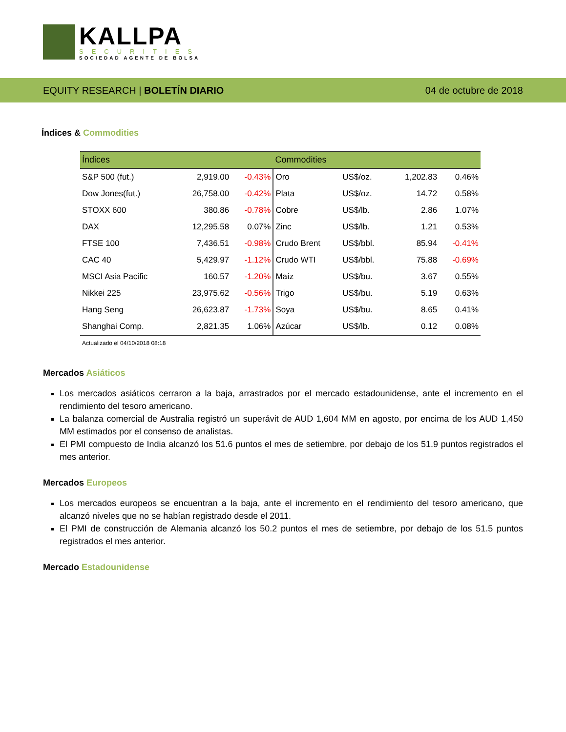KALLPA
SECURITIES
SOCIEDAD AGENTE DE BOLSA
EQUITY RESEARCH | BOLETÍN DIARIO
04 de octubre de 2018
Índices & Commodities
| Índices | | | Commodities | | | |
| --- | --- | --- | --- | --- | --- | --- |
| S&P 500 (fut.) | 2,919.00 | -0.43% | Oro | US$/oz. | 1,202.83 | 0.46% |
| Dow Jones(fut.) | 26,758.00 | -0.42% | Plata | US$/oz. | 14.72 | 0.58% |
| STOXX 600 | 380.86 | -0.78% | Cobre | US$/lb. | 2.86 | 1.07% |
| DAX | 12,295.58 | 0.07% | Zinc | US$/lb. | 1.21 | 0.53% |
| FTSE 100 | 7,436.51 | -0.98% | Crudo Brent | US$/bbl. | 85.94 | -0.41% |
| CAC 40 | 5,429.97 | -1.12% | Crudo WTI | US$/bbl. | 75.88 | -0.69% |
| MSCI Asia Pacific | 160.57 | -1.20% | Maíz | US$/bu. | 3.67 | 0.55% |
| Nikkei 225 | 23,975.62 | -0.56% | Trigo | US$/bu. | 5.19 | 0.63% |
| Hang Seng | 26,623.87 | -1.73% | Soya | US$/bu. | 8.65 | 0.41% |
| Shanghai Comp. | 2,821.35 | 1.06% | Azúcar | US$/lb. | 0.12 | 0.08% |
Actualizado el 04/10/2018 08:18
Mercados Asiáticos
Los mercados asiáticos cerraron a la baja, arrastrados por el mercado estadounidense, ante el incremento en el rendimiento del tesoro americano.
La balanza comercial de Australia registró un superávit de AUD 1,604 MM en agosto, por encima de los AUD 1,450 MM estimados por el consenso de analistas.
El PMI compuesto de India alcanzó los 51.6 puntos el mes de setiembre, por debajo de los 51.9 puntos registrados el mes anterior.
Mercados Europeos
Los mercados europeos se encuentran a la baja, ante el incremento en el rendimiento del tesoro americano, que alcanzó niveles que no se habían registrado desde el 2011.
El PMI de construcción de Alemania alcanzó los 50.2 puntos el mes de setiembre, por debajo de los 51.5 puntos registrados el mes anterior.
Mercado Estadounidense